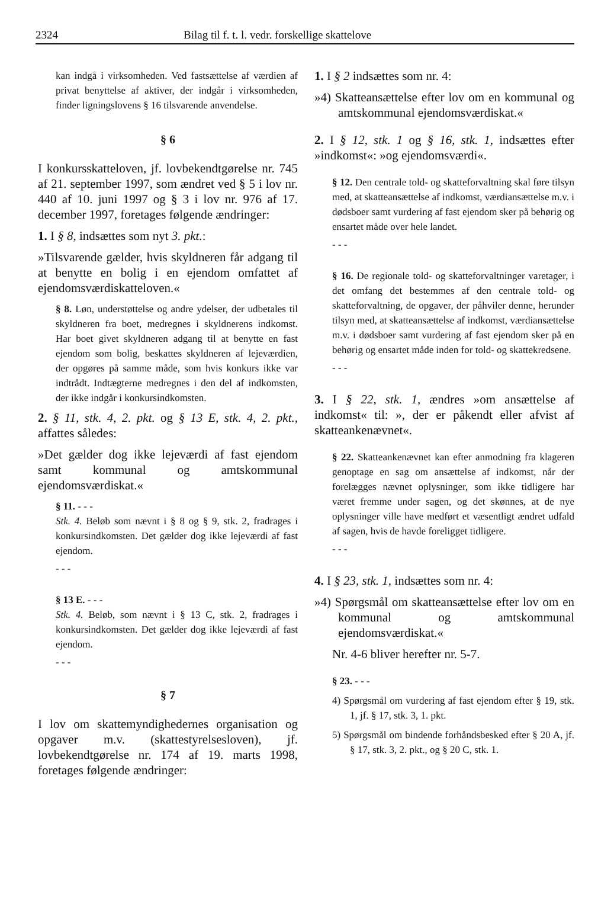2324 Bilag til f. t. l. vedr. forskellige skattelove
kan indgå i virksomheden. Ved fastsættelse af værdien af privat benyttelse af aktiver, der indgår i virksomheden, finder ligningslovens § 16 tilsvarende anvendelse.
§ 6
I konkursskatteloven, jf. lovbekendtgørelse nr. 745 af 21. september 1997, som ændret ved § 5 i lov nr. 440 af 10. juni 1997 og § 3 i lov nr. 976 af 17. december 1997, foretages følgende ændringer:
1. I § 8, indsættes som nyt 3. pkt.:
»Tilsvarende gælder, hvis skyldneren får adgang til at benytte en bolig i en ejendom omfattet af ejendomsværdiskatteloven.«
§ 8. Løn, understøttelse og andre ydelser, der udbetales til skyldneren fra boet, medregnes i skyldnerens indkomst. Har boet givet skyldneren adgang til at benytte en fast ejendom som bolig, beskattes skyldneren af lejeværdien, der opgøres på samme måde, som hvis konkurs ikke var indtrådt. Indtægterne medregnes i den del af indkomsten, der ikke indgår i konkursindkomsten.
2. § 11, stk. 4, 2. pkt. og § 13 E, stk. 4, 2. pkt., affattes således:
»Det gælder dog ikke lejeværdi af fast ejendom samt kommunal og amtskommunal ejendomsværdiskat.«
§ 11. - - -
Stk. 4. Beløb som nævnt i § 8 og § 9, stk. 2, fradrages i konkursindkomsten. Det gælder dog ikke lejeværdi af fast ejendom.
- - -
§ 13 E. - - -
Stk. 4. Beløb, som nævnt i § 13 C, stk. 2, fradrages i konkursindkomsten. Det gælder dog ikke lejeværdi af fast ejendom.
- - -
§ 7
I lov om skattemyndighedernes organisation og opgaver m.v. (skattestyrelsesloven), jf. lovbekendtgørelse nr. 174 af 19. marts 1998, foretages følgende ændringer:
1. I § 2 indsættes som nr. 4:
»4) Skatteansættelse efter lov om en kommunal og amtskommunal ejendomsværdiskat.«
2. I § 12, stk. 1 og § 16, stk. 1, indsættes efter »indkomst«: »og ejendomsværdi«.
§ 12. Den centrale told- og skatteforvaltning skal føre tilsyn med, at skatteansættelse af indkomst, værdiansættelse m.v. i dødsboer samt vurdering af fast ejendom sker på behørig og ensartet måde over hele landet.
- - -
§ 16. De regionale told- og skatteforvaltninger varetager, i det omfang det bestemmes af den centrale told- og skatteforvaltning, de opgaver, der påhviler denne, herunder tilsyn med, at skatteansættelse af indkomst, værdiansættelse m.v. i dødsboer samt vurdering af fast ejendom sker på en behørig og ensartet måde inden for told- og skattekredsene.
- - -
3. I § 22, stk. 1, ændres »om ansættelse af indkomst« til: », der er påkendt eller afvist af skatteankenævnet«.
§ 22. Skatteankenævnet kan efter anmodning fra klageren genoptage en sag om ansættelse af indkomst, når der forelægges nævnet oplysninger, som ikke tidligere har været fremme under sagen, og det skønnes, at de nye oplysninger ville have medført et væsentligt ændret udfald af sagen, hvis de havde foreligget tidligere.
- - -
4. I § 23, stk. 1, indsættes som nr. 4:
»4) Spørgsmål om skatteansættelse efter lov om en kommunal og amtskommunal ejendomsværdiskat.«
Nr. 4-6 bliver herefter nr. 5-7.
§ 23. - - -
4) Spørgsmål om vurdering af fast ejendom efter § 19, stk. 1, jf. § 17, stk. 3, 1. pkt.
5) Spørgsmål om bindende forhåndsbesked efter § 20 A, jf. § 17, stk. 3, 2. pkt., og § 20 C, stk. 1.